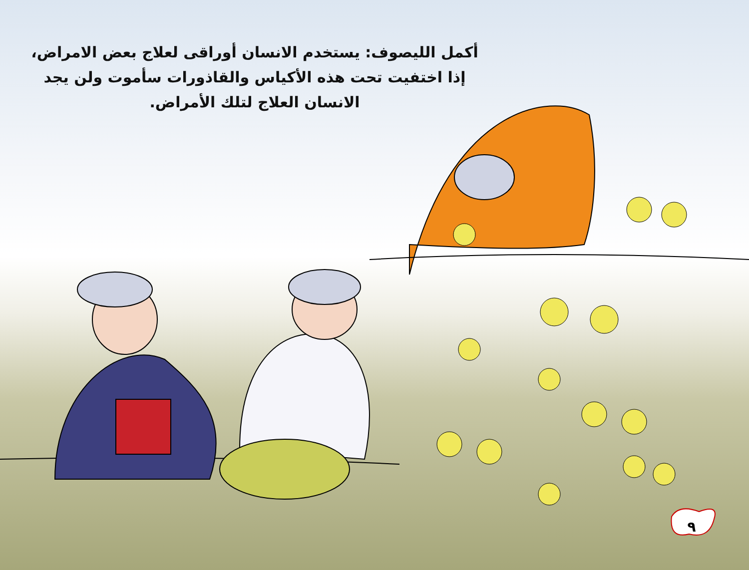أكمل الليصوف: يستخدم الانسان أوراقى لعلاج بعض الامراض،
إذا اختفيت تحت هذه الأكياس والقاذورات سأموت ولن يجد
الانسان العلاج لتلك الأمراض.
٩